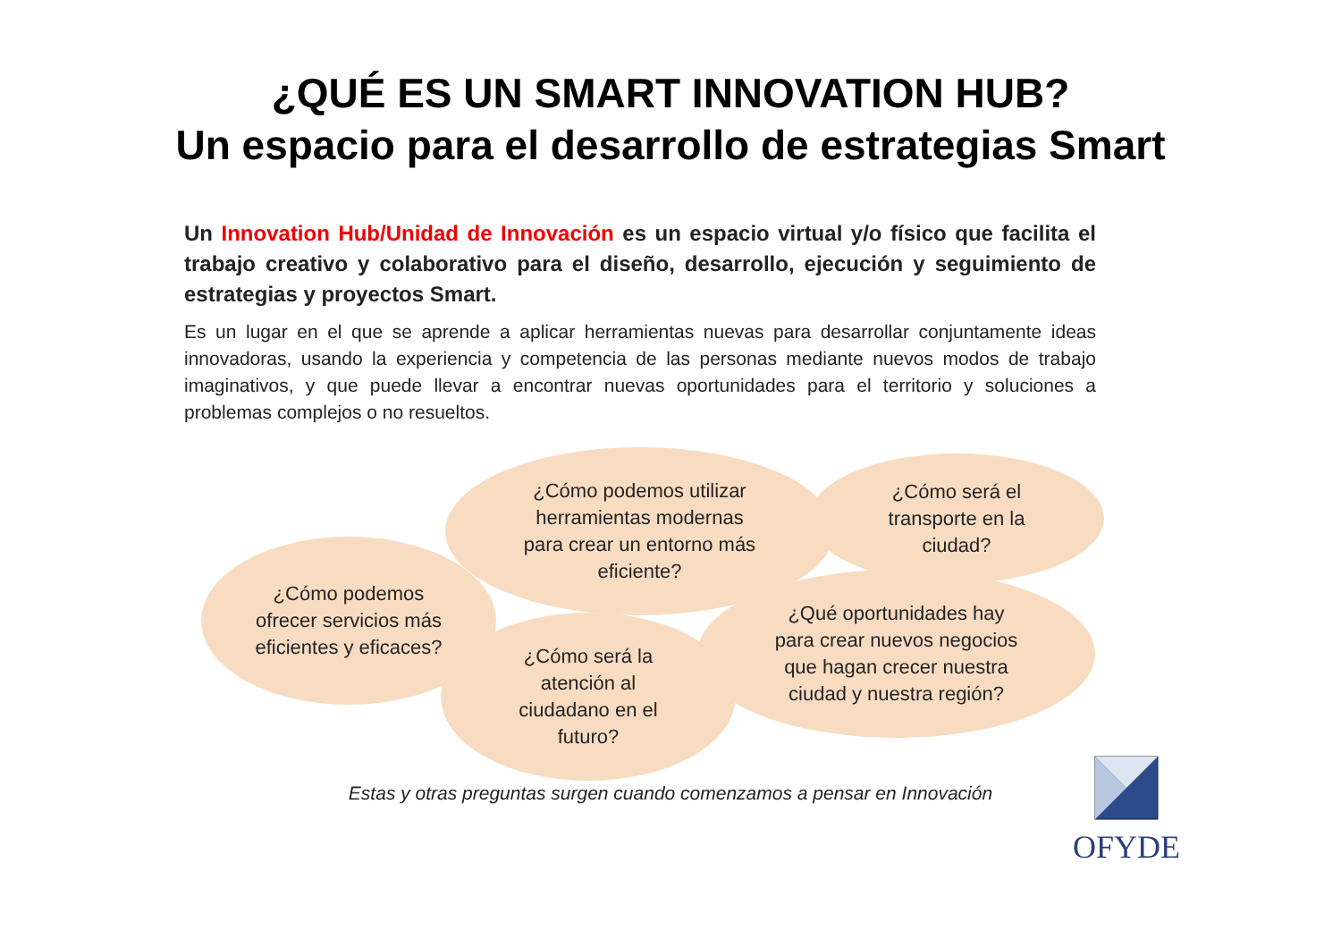¿QUÉ ES UN SMART INNOVATION HUB?
Un espacio para el desarrollo de estrategias Smart
Un Innovation Hub/Unidad de Innovación es un espacio virtual y/o físico que facilita el trabajo creativo y colaborativo para el diseño, desarrollo, ejecución y seguimiento de estrategias y proyectos Smart.
Es un lugar en el que se aprende a aplicar herramientas nuevas para desarrollar conjuntamente ideas innovadoras, usando la experiencia y competencia de las personas mediante nuevos modos de trabajo imaginativos, y que puede llevar a encontrar nuevas oportunidades para el territorio y soluciones a problemas complejos o no resueltos.
¿Cómo podemos
ofrecer servicios más
eficientes y eficaces?
¿Cómo podemos utilizar
herramientas modernas
para crear un entorno más
eficiente?
¿Cómo será el
transporte en la
ciudad?
¿Cómo será la
atención al
ciudadano en el
futuro?
¿Qué oportunidades hay
para crear nuevos negocios
que hagan crecer nuestra
ciudad y nuestra región?
Estas y otras preguntas surgen cuando comenzamos a pensar en Innovación OFYDE